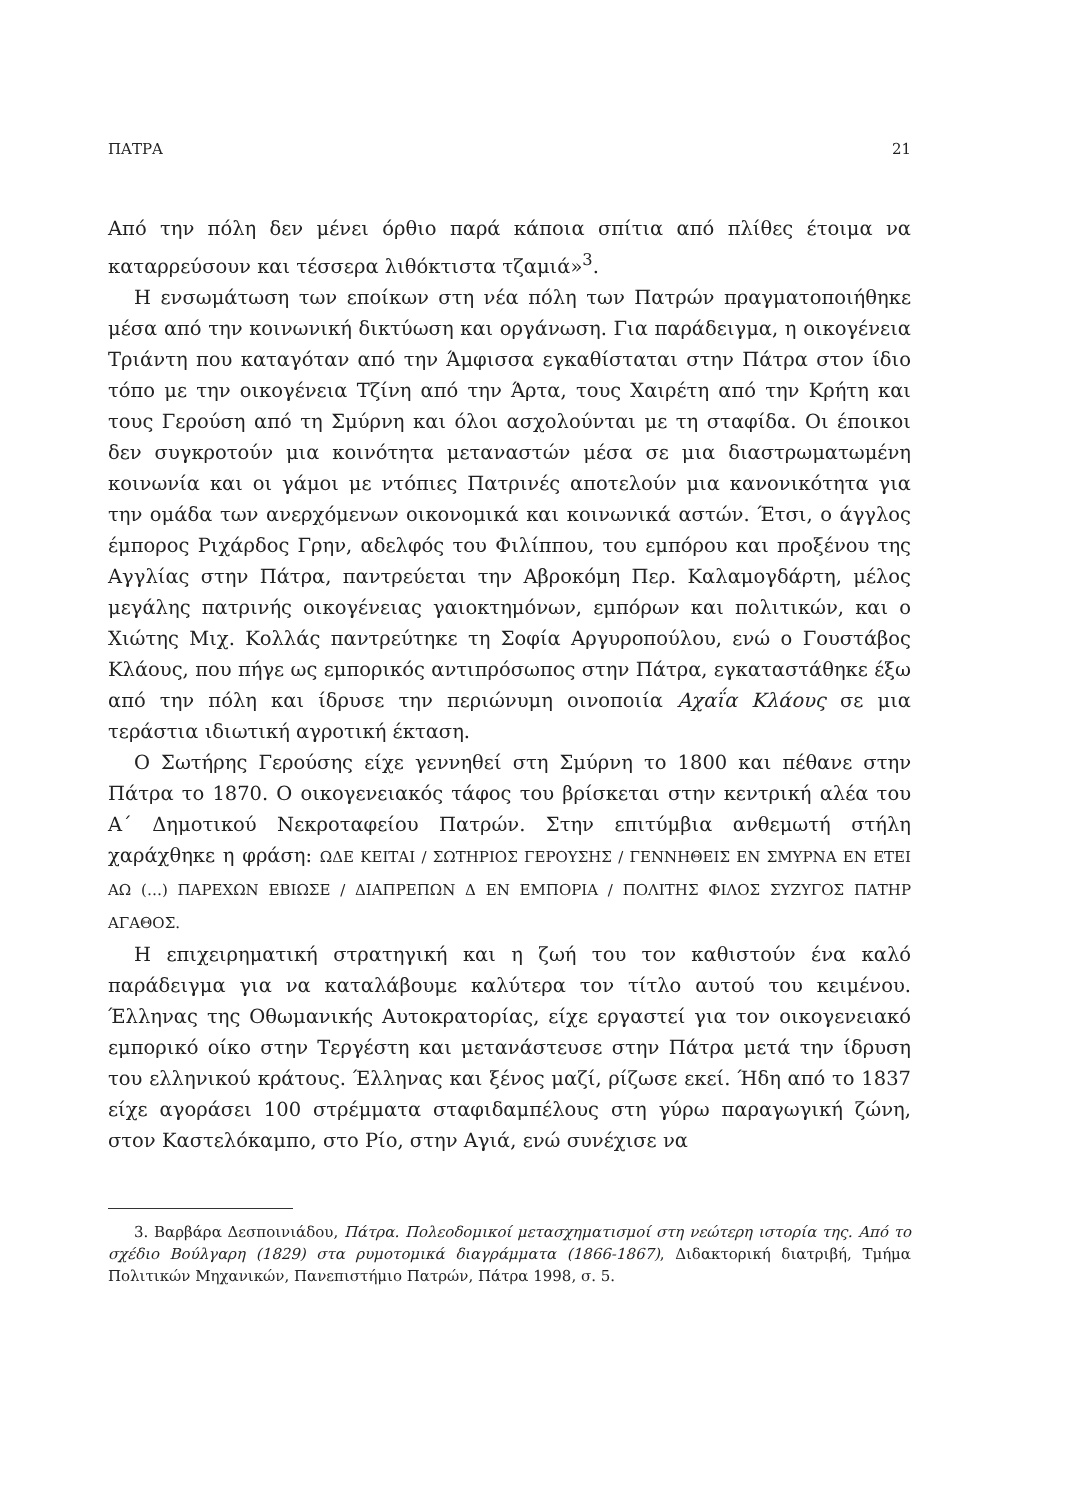ΠΑΤΡΑ 21
Από την πόλη δεν μένει όρθιο παρά κάποια σπίτια από πλίθες έτοιμα να καταρρεύσουν και τέσσερα λιθόκτιστα τζαμιά»<sup>3</sup>.
Η ενσωμάτωση των εποίκων στη νέα πόλη των Πατρών πραγματοποιήθηκε μέσα από την κοινωνική δικτύωση και οργάνωση. Για παράδειγμα, η οικογένεια Τριάντη που καταγόταν από την Άμφισσα εγκαθίσταται στην Πάτρα στον ίδιο τόπο με την οικογένεια Τζίνη από την Άρτα, τους Χαιρέτη από την Κρήτη και τους Γερούση από τη Σμύρνη και όλοι ασχολούνται με τη σταφίδα. Οι έποικοι δεν συγκροτούν μια κοινότητα μεταναστών μέσα σε μια διαστρωματωμένη κοινωνία και οι γάμοι με ντόπιες Πατρινές αποτελούν μια κανονικότητα για την ομάδα των ανερχόμενων οικονομικά και κοινωνικά αστών. Έτσι, ο άγγλος έμπορος Ριχάρδος Γρην, αδελφός του Φιλίππου, του εμπόρου και προξένου της Αγγλίας στην Πάτρα, παντρεύεται την Αβροκόμη Περ. Καλαμογδάρτη, μέλος μεγάλης πατρινής οικογένειας γαιοκτημόνων, εμπόρων και πολιτικών, και ο Χιώτης Μιχ. Κολλάς παντρεύτηκε τη Σοφία Αργυροπούλου, ενώ ο Γουστάβος Κλάους, που πήγε ως εμπορικός αντιπρόσωπος στην Πάτρα, εγκαταστάθηκε έξω από την πόλη και ίδρυσε την περιώνυμη οινοποιία Αχαΐα Κλάους σε μια τεράστια ιδιωτική αγροτική έκταση.
Ο Σωτήρης Γερούσης είχε γεννηθεί στη Σμύρνη το 1800 και πέθανε στην Πάτρα το 1870. Ο οικογενειακός τάφος του βρίσκεται στην κεντρική αλέα του Α΄ Δημοτικού Νεκροταφείου Πατρών. Στην επιτύμβια ανθεμωτή στήλη χαράχθηκε η φράση: ΩΔΕ ΚΕΙΤΑΙ / ΣΩΤΗΡΙΟΣ ΓΕΡΟΥΣΗΣ / ΓΕΝΝΗΘΕΙΣ ΕΝ ΣΜΥΡΝΑ ΕΝ ΕΤΕΙ ΑΩ (…) ΠΑΡΕΧΩΝ ΕΒΙΩΣΕ / ΔΙΑΠΡΕΠΩΝ Δ ΕΝ ΕΜΠΟΡΙΑ / ΠΟΛΙΤΗΣ ΦΙΛΟΣ ΣΥΖΥΓΟΣ ΠΑΤΗΡ ΑΓΑΘΟΣ.
Η επιχειρηματική στρατηγική και η ζωή του τον καθιστούν ένα καλό παράδειγμα για να καταλάβουμε καλύτερα τον τίτλο αυτού του κειμένου. Έλληνας της Οθωμανικής Αυτοκρατορίας, είχε εργαστεί για τον οικογενειακό εμπορικό οίκο στην Τεργέστη και μετανάστευσε στην Πάτρα μετά την ίδρυση του ελληνικού κράτους. Έλληνας και ξένος μαζί, ρίζωσε εκεί. Ήδη από το 1837 είχε αγοράσει 100 στρέμματα σταφιδαμπέλους στη γύρω παραγωγική ζώνη, στον Καστελόκαμπο, στο Ρίο, στην Αγιά, ενώ συνέχισε να
3. Βαρβάρα Δεσποινιάδου, Πάτρα. Πολεοδομικοί μετασχηματισμοί στη νεώτερη ιστορία της. Από το σχέδιο Βούλγαρη (1829) στα ρυμοτομικά διαγράμματα (1866-1867), Διδακτορική διατριβή, Τμήμα Πολιτικών Μηχανικών, Πανεπιστήμιο Πατρών, Πάτρα 1998, σ. 5.